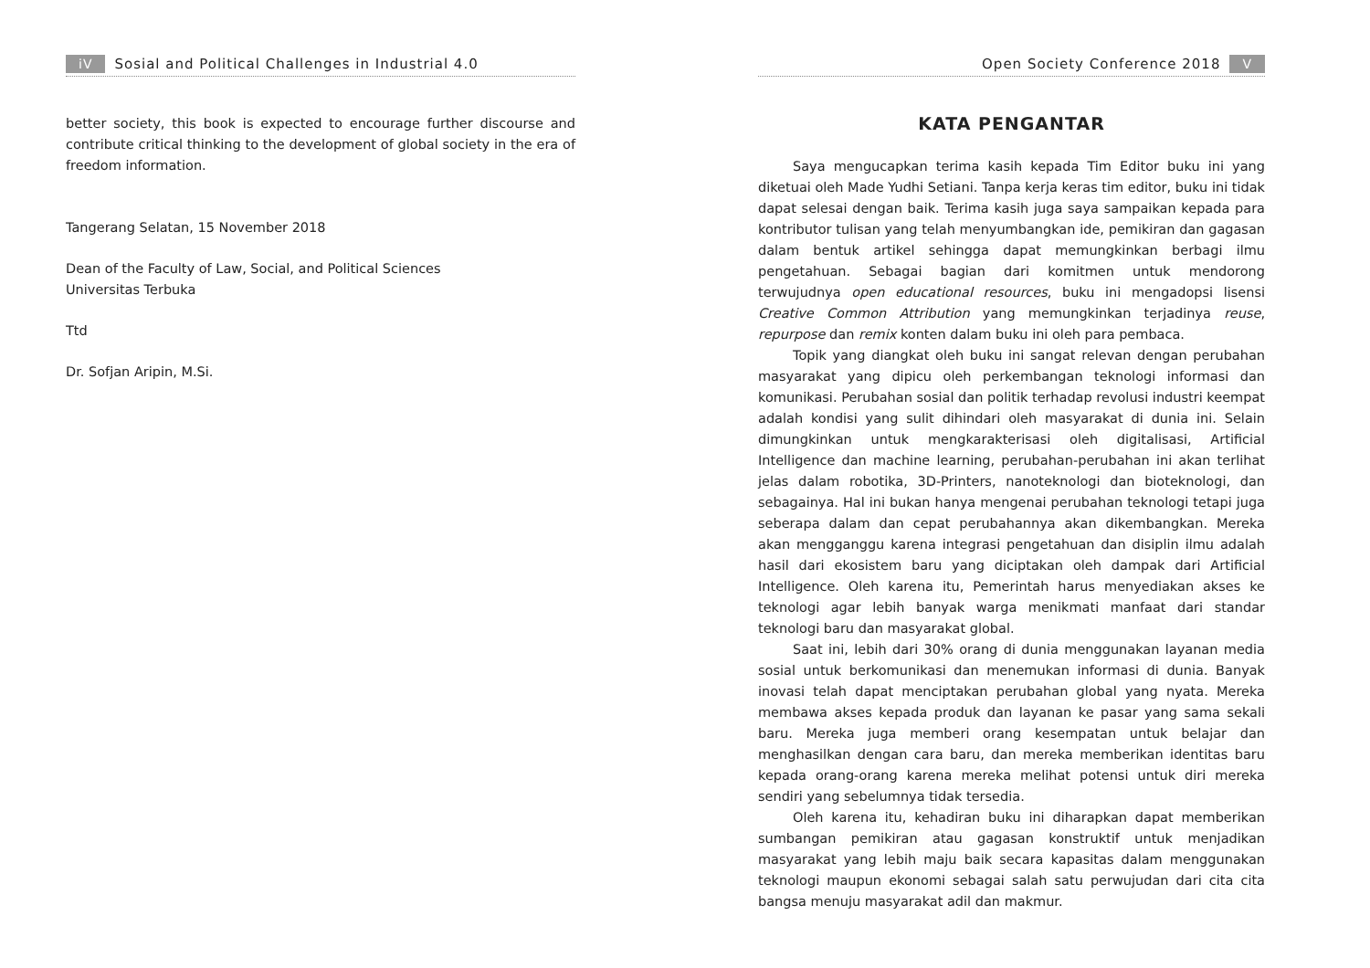iV Sosial and Political Challenges in Industrial 4.0
better society, this book is expected to encourage further discourse and contribute critical thinking to the development of global society in the era of freedom information.
Tangerang Selatan, 15 November 2018
Dean of the Faculty of Law, Social, and Political Sciences
Universitas Terbuka
Ttd
Dr. Sofjan Aripin, M.Si.
Open Society Conference 2018 V
KATA PENGANTAR
Saya mengucapkan terima kasih kepada Tim Editor buku ini yang diketuai oleh Made Yudhi Setiani. Tanpa kerja keras tim editor, buku ini tidak dapat selesai dengan baik. Terima kasih juga saya sampaikan kepada para kontributor tulisan yang telah menyumbangkan ide, pemikiran dan gagasan dalam bentuk artikel sehingga dapat memungkinkan berbagi ilmu pengetahuan. Sebagai bagian dari komitmen untuk mendorong terwujudnya open educational resources, buku ini mengadopsi lisensi Creative Common Attribution yang memungkinkan terjadinya reuse, repurpose dan remix konten dalam buku ini oleh para pembaca.
Topik yang diangkat oleh buku ini sangat relevan dengan perubahan masyarakat yang dipicu oleh perkembangan teknologi informasi dan komunikasi. Perubahan sosial dan politik terhadap revolusi industri keempat adalah kondisi yang sulit dihindari oleh masyarakat di dunia ini. Selain dimungkinkan untuk mengkarakterisasi oleh digitalisasi, Artificial Intelligence dan machine learning, perubahan-perubahan ini akan terlihat jelas dalam robotika, 3D-Printers, nanoteknologi dan bioteknologi, dan sebagainya. Hal ini bukan hanya mengenai perubahan teknologi tetapi juga seberapa dalam dan cepat perubahannya akan dikembangkan. Mereka akan mengganggu karena integrasi pengetahuan dan disiplin ilmu adalah hasil dari ekosistem baru yang diciptakan oleh dampak dari Artificial Intelligence. Oleh karena itu, Pemerintah harus menyediakan akses ke teknologi agar lebih banyak warga menikmati manfaat dari standar teknologi baru dan masyarakat global.
Saat ini, lebih dari 30% orang di dunia menggunakan layanan media sosial untuk berkomunikasi dan menemukan informasi di dunia. Banyak inovasi telah dapat menciptakan perubahan global yang nyata. Mereka membawa akses kepada produk dan layanan ke pasar yang sama sekali baru. Mereka juga memberi orang kesempatan untuk belajar dan menghasilkan dengan cara baru, dan mereka memberikan identitas baru kepada orang-orang karena mereka melihat potensi untuk diri mereka sendiri yang sebelumnya tidak tersedia.
Oleh karena itu, kehadiran buku ini diharapkan dapat memberikan sumbangan pemikiran atau gagasan konstruktif untuk menjadikan masyarakat yang lebih maju baik secara kapasitas dalam menggunakan teknologi maupun ekonomi sebagai salah satu perwujudan dari cita cita bangsa menuju masyarakat adil dan makmur.